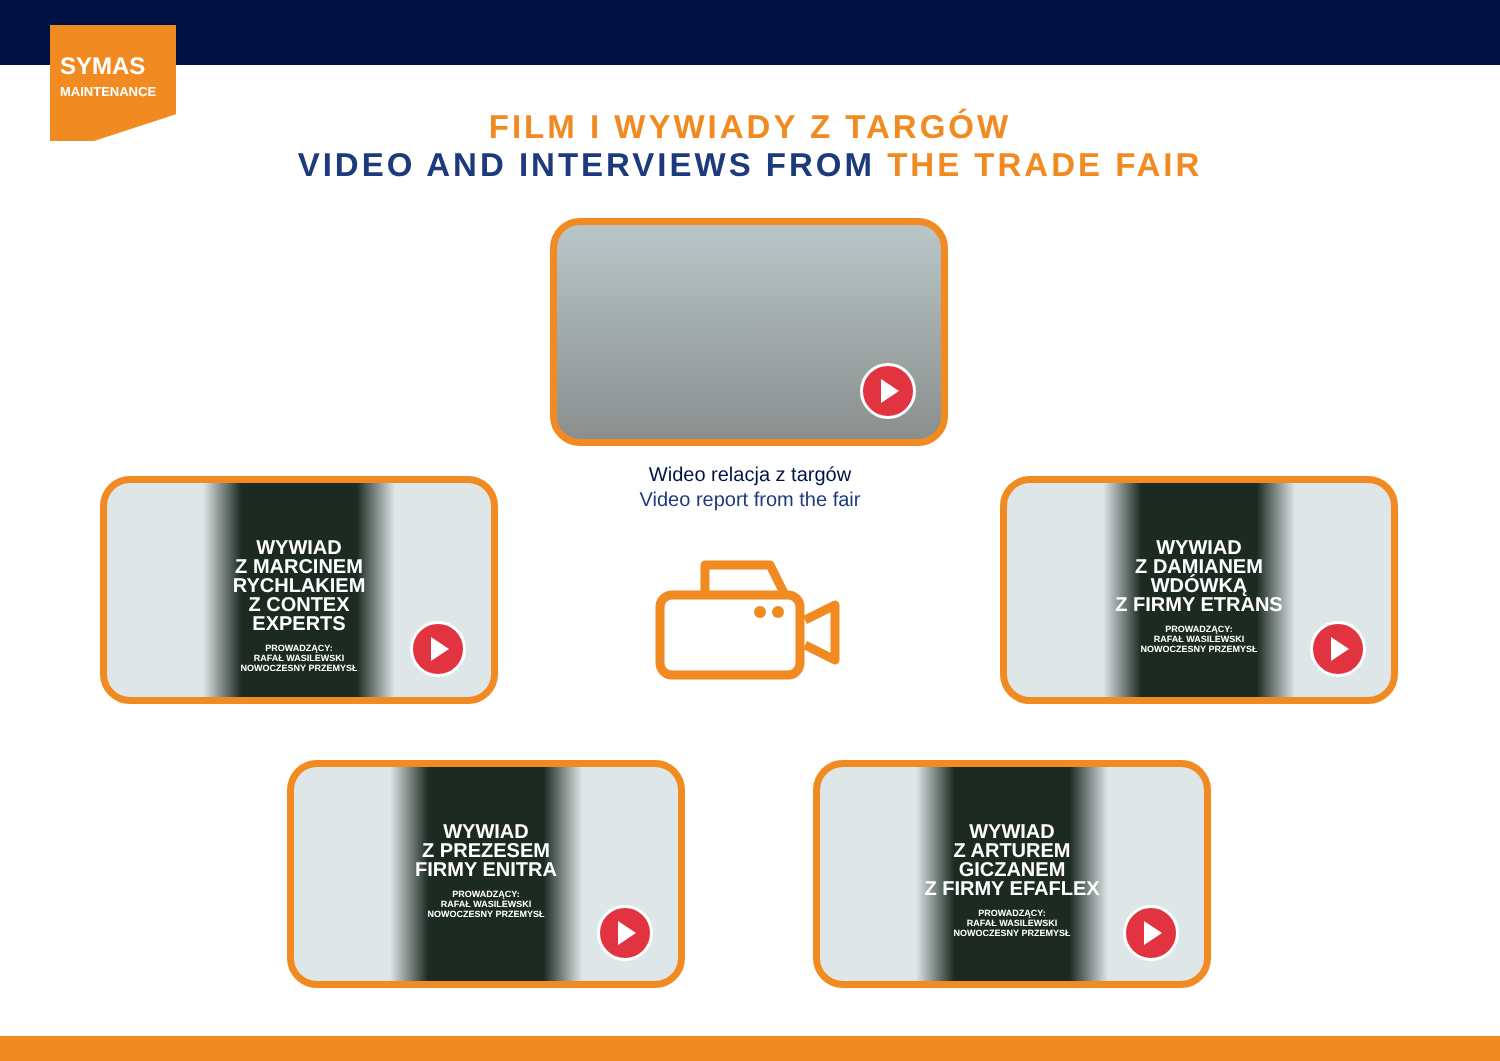SYMAS
MAINTENANCE
FILM I WYWIADY Z TARGÓW
VIDEO AND INTERVIEWS FROM THE TRADE FAIR
Wideo relacja z targów
Video report from the fair
WYWIAD
Z MARCINEM
RYCHLAKIEM
Z CONTEX
EXPERTS
PROWADZĄCY:
RAFAŁ WASILEWSKI
NOWOCZESNY PRZEMYSŁ
WYWIAD
Z DAMIANEM
WDÓWKĄ
Z FIRMY ETRANS
PROWADZĄCY:
RAFAŁ WASILEWSKI
NOWOCZESNY PRZEMYSŁ
WYWIAD
Z PREZESEM
FIRMY ENITRA
PROWADZĄCY:
RAFAŁ WASILEWSKI
NOWOCZESNY PRZEMYSŁ
WYWIAD
Z ARTUREM
GICZANEM
Z FIRMY EFAFLEX
PROWADZĄCY:
RAFAŁ WASILEWSKI
NOWOCZESNY PRZEMYSŁ